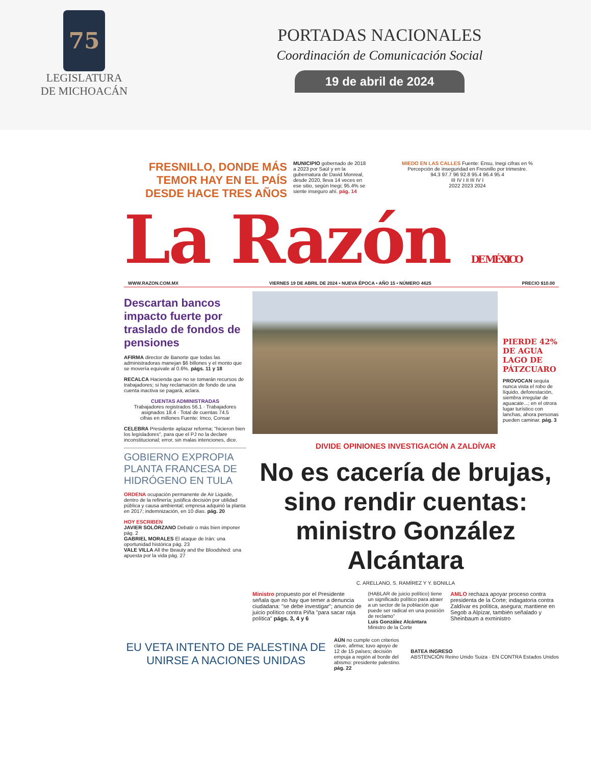75
LEGISLATURA
DE MICHOACÁN
PORTADAS NACIONALES
Coordinación de Comunicación Social
19 de abril de 2024
FRESNILLO, DONDE MÁS TEMOR HAY EN EL PAÍS DESDE HACE TRES AÑOS
MUNICIPIO gobernado de 2018 a 2023 por Saúl y en la gubernatura de David Monreal, desde 2020, lleva 14 veces en ese sitio, según Inegi; 95.4% se siente inseguro ahí. pág. 14
MIEDO EN LAS CALLES Fuente: Ensu, Inegi cifras en %
Percepción de inseguridad en Fresnillo por trimestre.
94.3 97.7 96 92.8 95.4 96.4 95.4
III IV I II III IV I
2022 2023 2024
La Razón DE MÉXICO
WWW.RAZON.COM.MX VIERNES 19 DE ABRIL DE 2024 • NUEVA ÉPOCA • AÑO 15 • NÚMERO 4625 PRECIO $10.00
Descartan bancos impacto fuerte por traslado de fondos de pensiones
AFIRMA director de Banorte que todas las administradoras manejan $6 billones y el monto que se movería equivale al 0.6%. págs. 11 y 18
RECALCA Hacienda que no se tomarán recursos de trabajadores; si hay reclamación de fondo de una cuenta inactiva se pagará, aclara.
CUENTAS ADMINISTRADAS
Trabajadores registrados 56.1 · Trabajadores asignados 18.4 · Total de cuentas 74.5
cifras en millones Fuente: Imco, Consar
CELEBRA Presidente aplazar reforma; "hicieron bien los legisladores", para que el PJ no la declare inconstitucional; error, sin malas intenciones, dice.
GOBIERNO EXPROPIA PLANTA FRANCESA DE HIDRÓGENO EN TULA
ORDENA ocupación permanente de Air Liquide, dentro de la refinería; justifica decisión por utilidad pública y causa ambiental; empresa adquirió la planta en 2017; indemnización, en 10 días. pág. 20
HOY ESCRIBEN
JAVIER SOLÓRZANO Debatir o más bien imponer pág. 2
GABRIEL MORALES El ataque de Irán: una oportunidad histórica pág. 23
VALE VILLA All the Beauty and the Bloodshed: una apuesta por la vida pág. 27
PIERDE 42% DE AGUA LAGO DE PÁTZCUARO
PROVOCAN sequía nunca vista el robo de líquido, deforestación, siembra irregular de aguacate...; en el otrora lugar turístico con lanchas, ahora personas pueden caminar. pág. 3
DIVIDE OPINIONES INVESTIGACIÓN A ZALDÍVAR
No es cacería de brujas, sino rendir cuentas: ministro González Alcántara
C. ARELLANO, S. RAMÍREZ Y Y. BONILLA
Ministro propuesto por el Presidente señala que no hay que temer a denuncia ciudadana: "se debe investigar"; anuncio de juicio político contra Piña "para sacar raja política" págs. 3, 4 y 6
(HABLAR de juicio político) tiene un significado político para atraer a un sector de la población que puede ser radical en una posición de reclamo"
Luis González Alcántara Ministro de la Corte
AMLO rechaza apoyar proceso contra presidenta de la Corte; indagatoria contra Zaldívar es política, asegura; mantiene en Segob a Alpízar, también señalado y Sheinbaum a exministro
EU VETA INTENTO DE PALESTINA DE UNIRSE A NACIONES UNIDAS
AÚN no cumple con criterios clave, afirma; tuvo apoyo de 12 de 15 países; decisión empuja a región al borde del abismo: presidente palestino. pág. 22
BATEA INGRESO
ABSTENCIÓN Reino Unido Suiza · EN CONTRA Estados Unidos